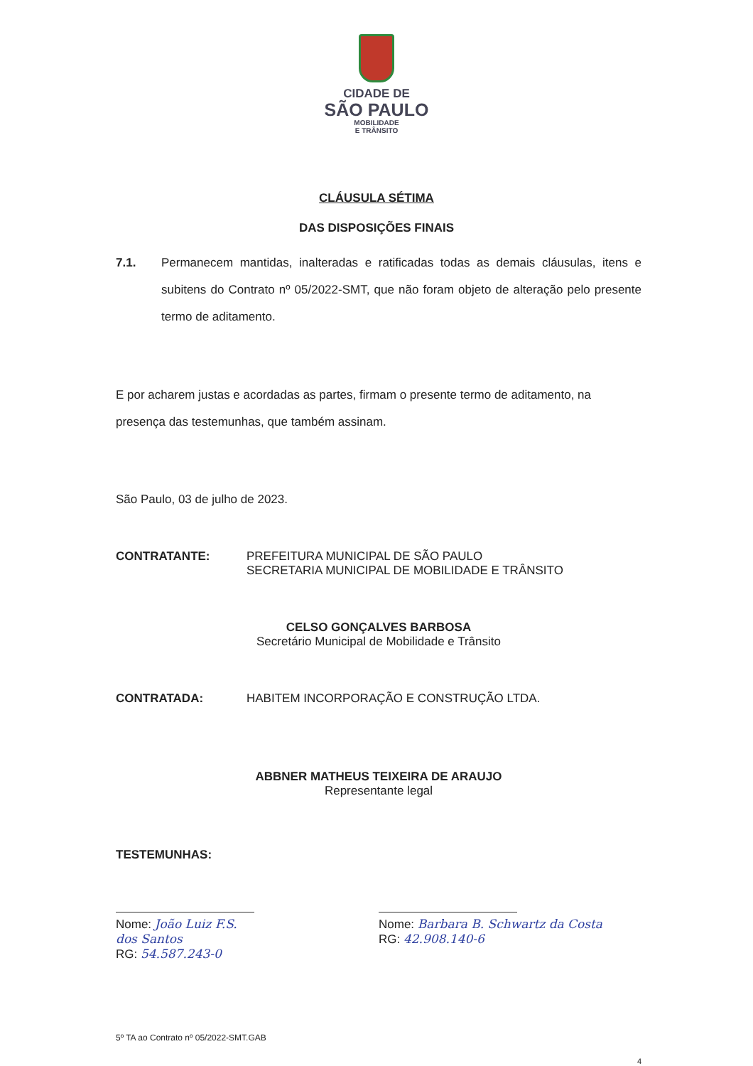CIDADE DE
SÃO PAULO
MOBILIDADE
E TRÂNSITO
CLÁUSULA SÉTIMA
DAS DISPOSIÇÕES FINAIS
7.1. Permanecem mantidas, inalteradas e ratificadas todas as demais cláusulas, itens e subitens do Contrato nº 05/2022-SMT, que não foram objeto de alteração pelo presente termo de aditamento.
E por acharem justas e acordadas as partes, firmam o presente termo de aditamento, na presença das testemunhas, que também assinam.
São Paulo, 03 de julho de 2023.
CONTRATANTE: PREFEITURA MUNICIPAL DE SÃO PAULO
SECRETARIA MUNICIPAL DE MOBILIDADE E TRÂNSITO
CELSO GONÇALVES BARBOSA
Secretário Municipal de Mobilidade e Trânsito
CONTRATADA: HABITEM INCORPORAÇÃO E CONSTRUÇÃO LTDA.
ABBNER MATHEUS TEIXEIRA DE ARAUJO
Representante legal
TESTEMUNHAS:
Nome: João Luiz F.S. dos Santos
RG: 54.587.243-0
Nome: Barbara B. Schwartz da Costa
RG: 42.908.140-6
5º TA ao Contrato nº 05/2022-SMT.GAB
4